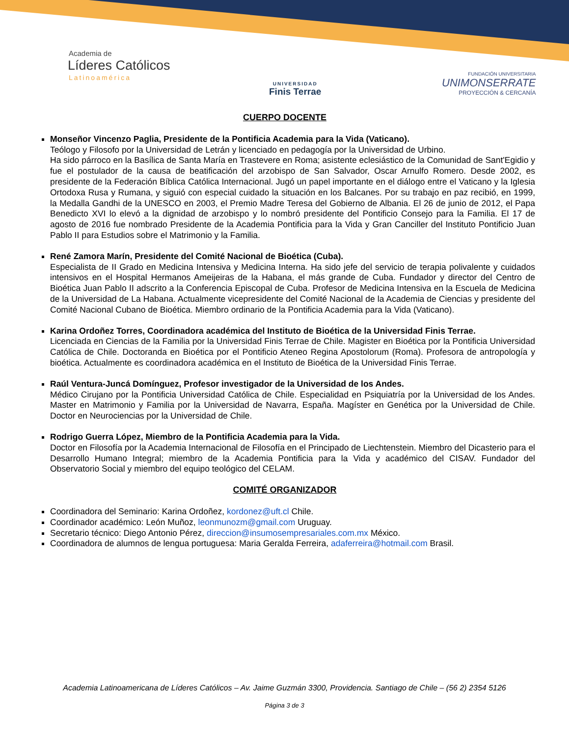Academia de
Líderes Católicos
Latinoamérica
UNIVERSIDAD
Finis Terrae
FUNDACIÓN UNIVERSITARIA
UNIMONSERRATE
PROYECCIÓN & CERCANÍA
CUERPO DOCENTE
Monseñor Vincenzo Paglia, Presidente de la Pontificia Academia para la Vida (Vaticano).
Teólogo y Filosofo por la Universidad de Letrán y licenciado en pedagogía por la Universidad de Urbino.
Ha sido párroco en la Basílica de Santa María en Trastevere en Roma; asistente eclesiástico de la Comunidad de Sant'Egidio y fue el postulador de la causa de beatificación del arzobispo de San Salvador, Oscar Arnulfo Romero. Desde 2002, es presidente de la Federación Bíblica Católica Internacional. Jugó un papel importante en el diálogo entre el Vaticano y la Iglesia Ortodoxa Rusa y Rumana, y siguió con especial cuidado la situación en los Balcanes. Por su trabajo en paz recibió, en 1999, la Medalla Gandhi de la UNESCO en 2003, el Premio Madre Teresa del Gobierno de Albania. El 26 de junio de 2012, el Papa Benedicto XVI lo elevó a la dignidad de arzobispo y lo nombró presidente del Pontificio Consejo para la Familia. El 17 de agosto de 2016 fue nombrado Presidente de la Academia Pontificia para la Vida y Gran Canciller del Instituto Pontificio Juan Pablo II para Estudios sobre el Matrimonio y la Familia.
René Zamora Marín, Presidente del Comité Nacional de Bioética (Cuba).
Especialista de II Grado en Medicina Intensiva y Medicina Interna. Ha sido jefe del servicio de terapia polivalente y cuidados intensivos en el Hospital Hermanos Ameijeiras de la Habana, el más grande de Cuba. Fundador y director del Centro de Bioética Juan Pablo II adscrito a la Conferencia Episcopal de Cuba. Profesor de Medicina Intensiva en la Escuela de Medicina de la Universidad de La Habana. Actualmente vicepresidente del Comité Nacional de la Academia de Ciencias y presidente del Comité Nacional Cubano de Bioética. Miembro ordinario de la Pontificia Academia para la Vida (Vaticano).
Karina Ordoñez Torres, Coordinadora académica del Instituto de Bioética de la Universidad Finis Terrae.
Licenciada en Ciencias de la Familia por la Universidad Finis Terrae de Chile. Magister en Bioética por la Pontificia Universidad Católica de Chile. Doctoranda en Bioética por el Pontificio Ateneo Regina Apostolorum (Roma). Profesora de antropología y bioética. Actualmente es coordinadora académica en el Instituto de Bioética de la Universidad Finis Terrae.
Raúl Ventura-Juncá Domínguez, Profesor investigador de la Universidad de los Andes.
Médico Cirujano por la Pontificia Universidad Católica de Chile. Especialidad en Psiquiatría por la Universidad de los Andes. Master en Matrimonio y Familia por la Universidad de Navarra, España. Magíster en Genética por la Universidad de Chile. Doctor en Neurociencias por la Universidad de Chile.
Rodrigo Guerra López, Miembro de la Pontificia Academia para la Vida.
Doctor en Filosofía por la Academia Internacional de Filosofía en el Principado de Liechtenstein. Miembro del Dicasterio para el Desarrollo Humano Integral; miembro de la Academia Pontificia para la Vida y académico del CISAV. Fundador del Observatorio Social y miembro del equipo teológico del CELAM.
COMITÉ ORGANIZADOR
Coordinadora del Seminario: Karina Ordoñez, kordonez@uft.cl Chile.
Coordinador académico: León Muñoz, leonmunozm@gmail.com Uruguay.
Secretario técnico: Diego Antonio Pérez, direccion@insumosempresariales.com.mx México.
Coordinadora de alumnos de lengua portuguesa: Maria Geralda Ferreira, adaferreira@hotmail.com Brasil.
Academia Latinoamericana de Líderes Católicos – Av. Jaime Guzmán 3300, Providencia. Santiago de Chile – (56 2) 2354 5126
Página 3 de 3